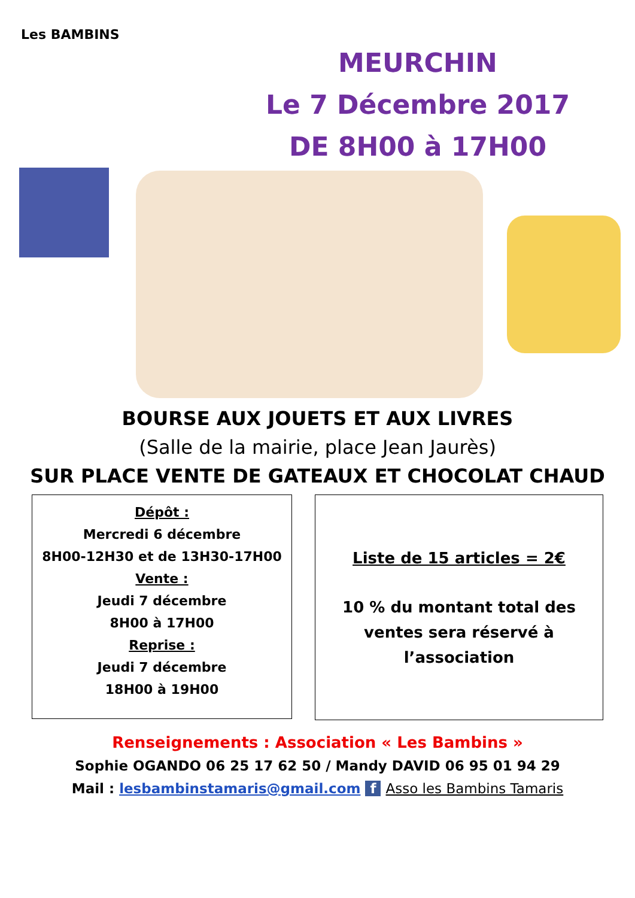Les BAMBINS
MEURCHIN
Le 7 Décembre 2017
DE 8H00 à 17H00
BOURSE AUX JOUETS ET AUX LIVRES
(Salle de la mairie, place Jean Jaurès)
SUR PLACE VENTE DE GATEAUX ET CHOCOLAT CHAUD
Dépôt :
Mercredi 6 décembre
8H00-12H30 et de 13H30-17H00
Vente :
Jeudi 7 décembre
8H00 à 17H00
Reprise :
Jeudi 7 décembre
18H00 à 19H00
Liste de 15 articles = 2€
10 % du montant total des ventes sera réservé à l’association
Renseignements : Association « Les Bambins »
Sophie OGANDO 06 25 17 62 50 / Mandy DAVID 06 95 01 94 29
Mail : lesbambinstamaris@gmail.com f Asso les Bambins Tamaris